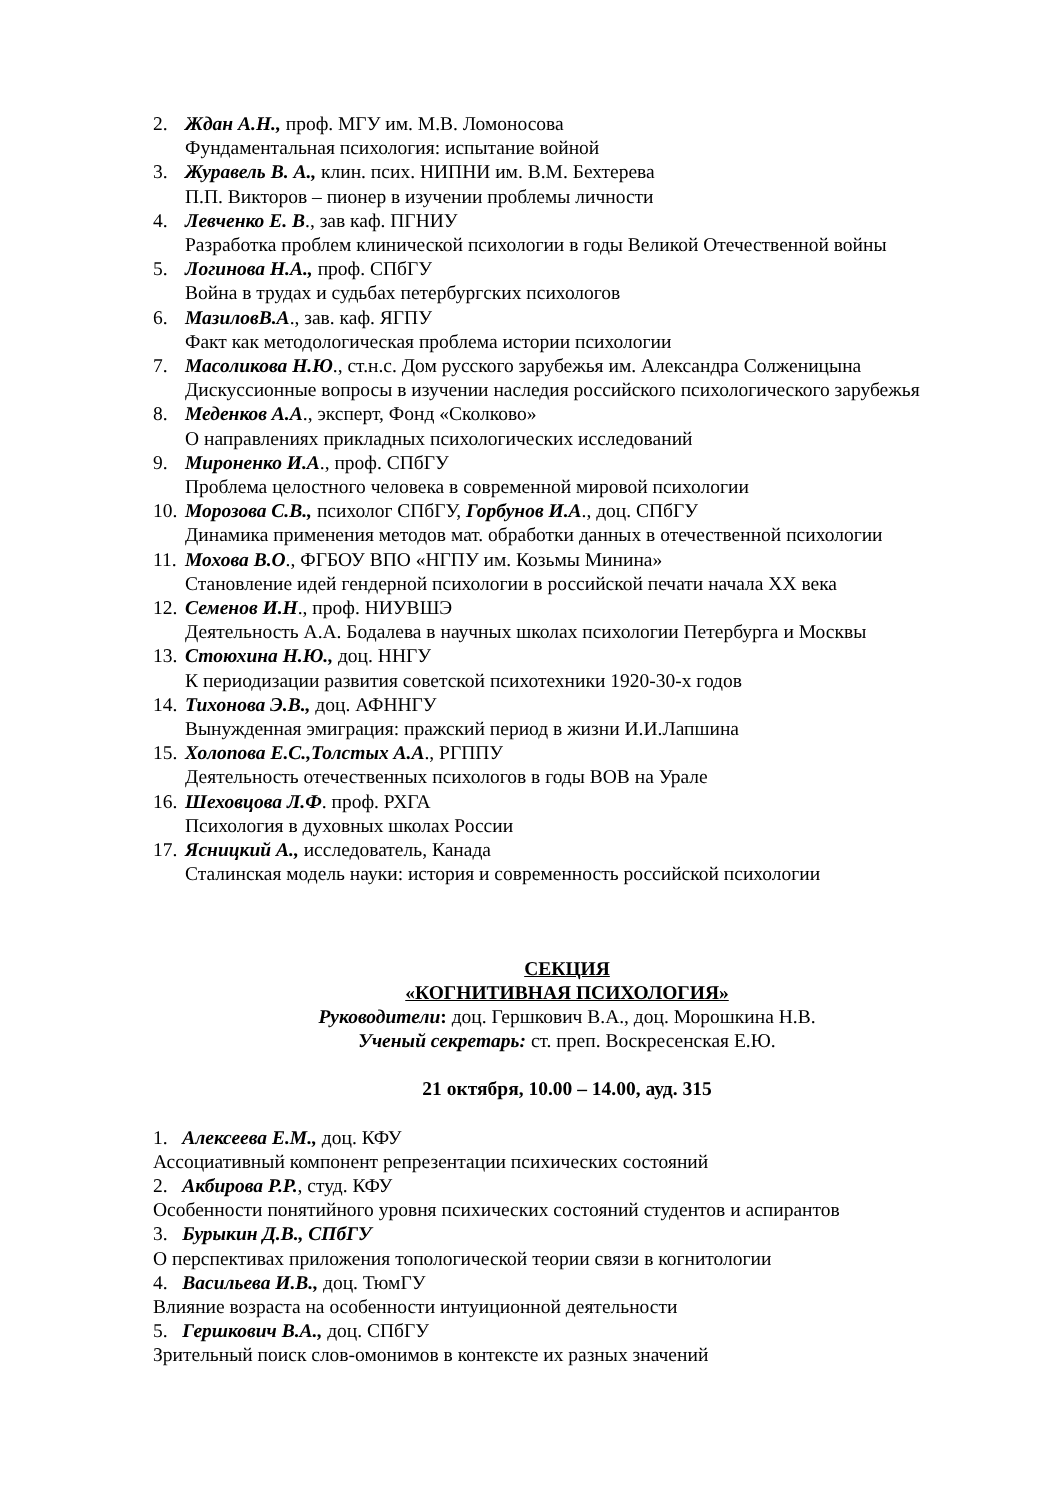2. Ждан А.Н., проф. МГУ им. М.В. Ломоносова
Фундаментальная психология: испытание войной
3. Журавель В. А., клин. псих. НИПНИ им. В.М. Бехтерева
П.П. Викторов – пионер в изучении проблемы личности
4. Левченко Е. В., зав каф. ПГНИУ
Разработка проблем клинической психологии в годы Великой Отечественной войны
5. Логинова Н.А., проф. СПбГУ
Война в трудах и судьбах петербургских психологов
6. МазиловВ.А., зав. каф. ЯГПУ
Факт как методологическая проблема истории психологии
7. Масоликова Н.Ю., ст.н.с. Дом русского зарубежья им. Александра Солженицына
Дискуссионные вопросы в изучении наследия российского психологического зарубежья
8. Меденков А.А., эксперт, Фонд «Сколково»
О направлениях прикладных психологических исследований
9. Мироненко И.А., проф. СПбГУ
Проблема целостного человека в современной мировой психологии
10.
Морозова С.В., психолог СПбГУ, Горбунов И.А., доц. СПбГУ
Динамика применения методов мат. обработки данных в отечественной психологии
11.
Мохова В.О., ФГБОУ ВПО «НГПУ им. Козьмы Минина»
Становление идей гендерной психологии в российской печати начала XX века
12.
Семенов И.Н., проф. НИУВШЭ
Деятельность А.А. Бодалева в научных школах психологии Петербурга и Москвы
13.
Стоюхина Н.Ю., доц. ННГУ
К периодизации развития советской психотехники 1920-30-х годов
14.
Тихонова Э.В., доц. АФННГУ
Вынужденная эмиграция: пражский период в жизни И.И.Лапшина
15.
Холопова Е.С.,Толстых А.А., РГППУ
Деятельность отечественных психологов в годы ВОВ на Урале
16.
Шеховцова Л.Ф. проф. РХГА
Психология в духовных школах России
17.
Ясницкий А., исследователь, Канада
Сталинская модель науки: история и современность российской психологии
СЕКЦИЯ
«КОГНИТИВНАЯ ПСИХОЛОГИЯ»
Руководители: доц. Гершкович В.А., доц. Морошкина Н.В.
Ученый секретарь: ст. преп. Воскресенская Е.Ю.
21 октября, 10.00 – 14.00, ауд. 315
1. Алексеева Е.М., доц. КФУ
Ассоциативный компонент репрезентации психических состояний
2. Акбирова Р.Р., студ. КФУ
Особенности понятийного уровня психических состояний студентов и аспирантов
3. Бурыкин Д.В., СПбГУ
О перспективах приложения топологической теории связи в когнитологии
4. Васильева И.В., доц. ТюмГУ
Влияние возраста на особенности интуиционной деятельности
5. Гершкович В.А., доц. СПбГУ
Зрительный поиск слов-омонимов в контексте их разных значений